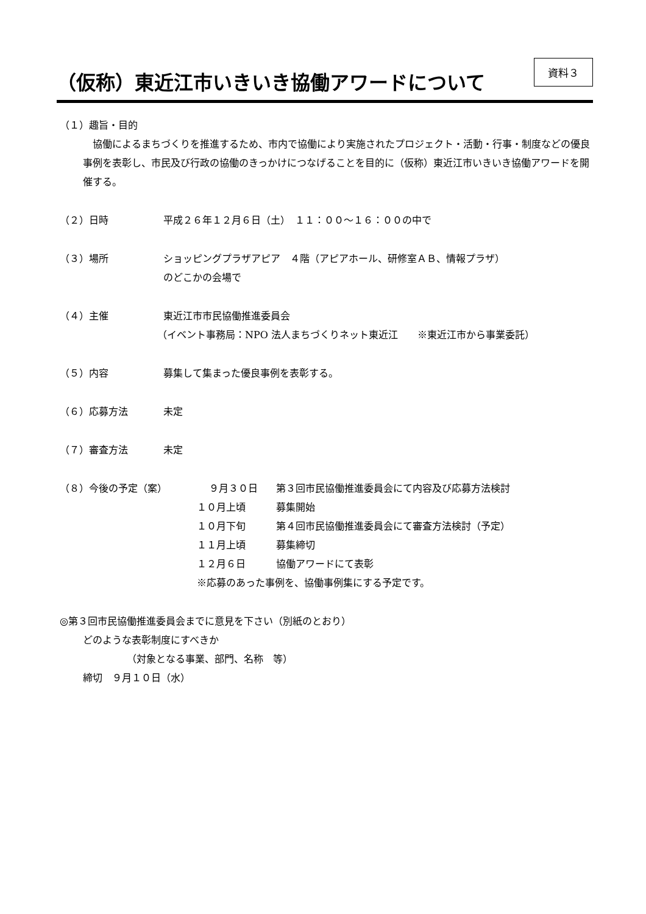（仮称）東近江市いきいき協働アワードについて
資料３
（１）趣旨・目的
 協働によるまちづくりを推進するため、市内で協働により実施されたプロジェクト・活動・行事・制度などの優良事例を表彰し、市民及び行政の協働のきっかけにつなげることを目的に（仮称）東近江市いきいき協働アワードを開催する。
（２）日時 平成２６年１２月６日（土）　１１：００～１６：００の中で
（３）場所 ショッピングプラザアピア　４階（アピアホール、研修室ＡＢ、情報プラザ）
のどこかの会場で
（４）主催 東近江市市民協働推進委員会
（イベント事務局：NPO 法人まちづくりネット東近江　　※東近江市から事業委託）
（５）内容 募集して集まった優良事例を表彰する。
（６）応募方法 未定
（７）審査方法 未定
（８）今後の予定（案） ９月３０日 第３回市民協働推進委員会にて内容及び応募方法検討
１０月上頃 募集開始
１０月下旬 第４回市民協働推進委員会にて審査方法検討（予定）
１１月上頃 募集締切
１２月６日 協働アワードにて表彰
※応募のあった事例を、協働事例集にする予定です。
◎第３回市民協働推進委員会までに意見を下さい（別紙のとおり）
どのような表彰制度にすべきか
（対象となる事業、部門、名称　等）
締切　９月１０日（水）